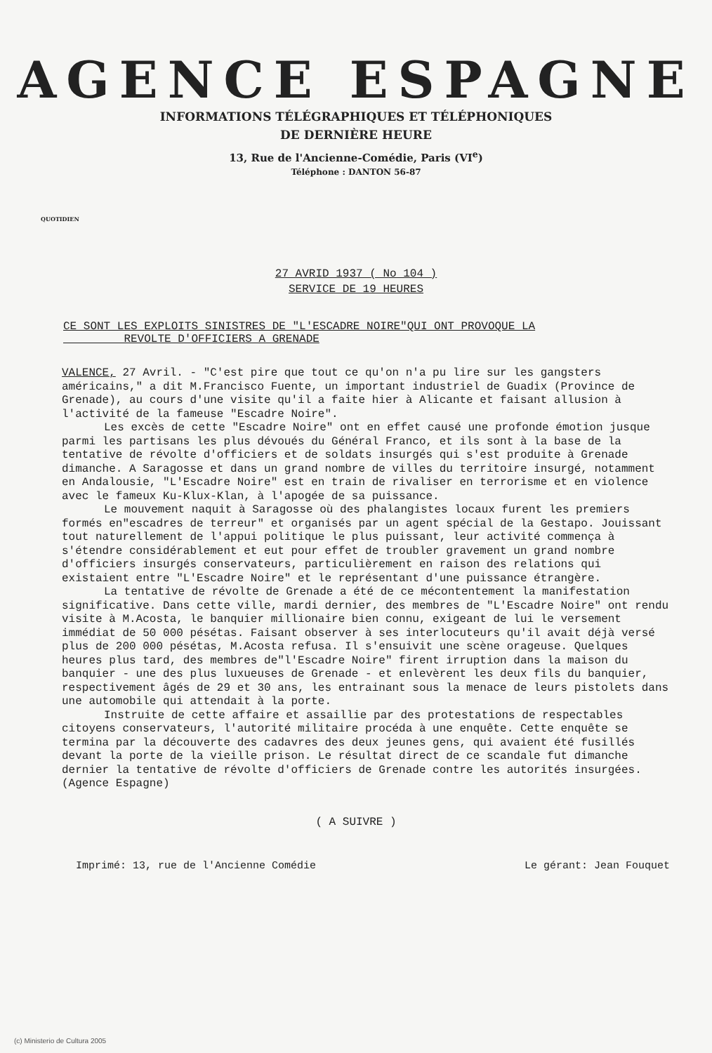AGENCE ESPAGNE
INFORMATIONS TÉLÉGRAPHIQUES ET TÉLÉPHONIQUES
DE DERNIÈRE HEURE
13, Rue de l'Ancienne-Comédie, Paris (VI<sup>e</sup>)
Téléphone : DANTON 56-87
QUOTIDIEN
27 AVRID 1937 ( No 104 )
SERVICE DE 19 HEURES
CE SONT LES EXPLOITS SINISTRES DE "L'ESCADRE NOIRE"QUI ONT PROVOQUE LA
REVOLTE D'OFFICIERS A GRENADE
VALENCE, 27 Avril. - "C'est pire que tout ce qu'on n'a pu lire sur les gangsters américains," a dit M.Francisco Fuente, un important industriel de Guadix (Province de Grenade), au cours d'une visite qu'il a faite hier à Alicante et faisant allusion à l'activité de la fameuse "Escadre Noire".
Les excès de cette "Escadre Noire" ont en effet causé une profonde émotion jusque parmi les partisans les plus dévoués du Général Franco, et ils sont à la base de la tentative de révolte d'officiers et de soldats insurgés qui s'est produite à Grenade dimanche. A Saragosse et dans un grand nombre de villes du territoire insurgé, notamment en Andalousie, "L'Escadre Noire" est en train de rivaliser en terrorisme et en violence avec le fameux Ku-Klux-Klan, à l'apogée de sa puissance.
Le mouvement naquit à Saragosse où des phalangistes locaux furent les premiers formés en"escadres de terreur" et organisés par un agent spécial de la Gestapo. Jouissant tout naturellement de l'appui politique le plus puissant, leur activité commença à s'étendre considérablement et eut pour effet de troubler gravement un grand nombre d'officiers insurgés conservateurs, particulièrement en raison des relations qui existaient entre "L'Escadre Noire" et le représentant d'une puissance étrangère.
La tentative de révolte de Grenade a été de ce mécontentement la manifestation significative. Dans cette ville, mardi dernier, des membres de "L'Escadre Noire" ont rendu visite à M.Acosta, le banquier millionaire bien connu, exigeant de lui le versement immédiat de 50 000 pésétas. Faisant observer à ses interlocuteurs qu'il avait déjà versé plus de 200 000 pésétas, M.Acosta refusa. Il s'ensuivit une scène orageuse. Quelques heures plus tard, des membres de"l'Escadre Noire" firent irruption dans la maison du banquier - une des plus luxueuses de Grenade - et enlevèrent les deux fils du banquier, respectivement âgés de 29 et 30 ans, les entrainant sous la menace de leurs pistolets dans une automobile qui attendait à la porte.
Instruite de cette affaire et assaillie par des protestations de respectables citoyens conservateurs, l'autorité militaire procéda à une enquête. Cette enquête se termina par la découverte des cadavres des deux jeunes gens, qui avaient été fusillés devant la porte de la vieille prison. Le résultat direct de ce scandale fut dimanche dernier la tentative de révolte d'officiers de Grenade contre les autorités insurgées. (Agence Espagne)
( A SUIVRE )
Imprimé: 13, rue de l'Ancienne Comédie Le gérant: Jean Fouquet
(c) Ministerio de Cultura 2005